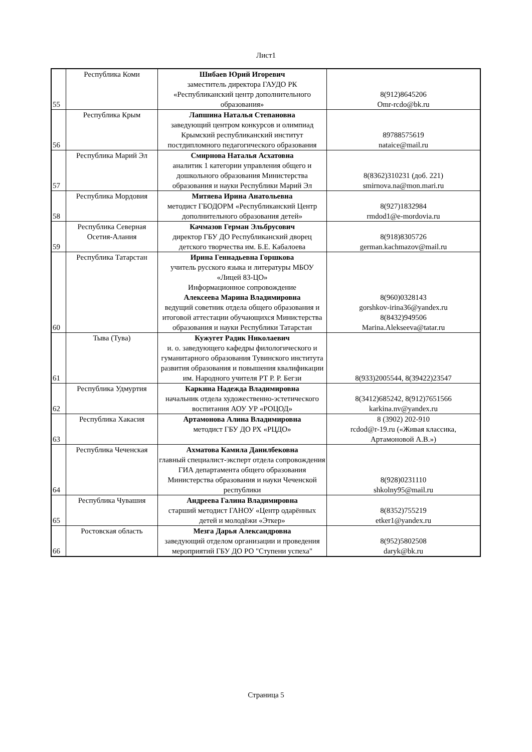Лист1
| 55 | Республика Коми | Шибаев Юрий Игоревич заместитель директора ГАУДО РК «Республиканский центр дополнительного образования» | 8(912)8645206 Omr-rcdo@bk.ru |
| 56 | Республика Крым | Лапшина Наталья Степановна заведующий центром конкурсов и олимпиад Крымский республиканский институт постдипломного педагогического образования | 89788575619 nataice@mail.ru |
| 57 | Республика Марий Эл | Смирнова Наталья Асхатовна аналитик 1 категории управления общего и дошкольного образования Министерства образования и науки Республики Марий Эл | 8(8362)310231 (доб. 221) smirnova.na@mon.mari.ru |
| 58 | Республика Мордовия | Митяева Ирина Анатольевна методист ГБОДОРМ «Республиканский Центр дополнительного образования детей» | 8(927)1832984 rmdod1@e-mordovia.ru |
| 59 | Республика Северная Осетия-Алания | Качмазов Герман Эльбрусович директор ГБУ ДО Республиканский дворец детского творчества им. Б.Е. Кабалоева | 8(918)8305726 german.kachmazov@mail.ru |
| 60 | Республика Татарстан | Ирина Геннадьевна Горшкова учитель русского языка и литературы МБОУ «Лицей 83-ЦО» Информационное сопровождение Алексеева Марина Владимировна ведущий советник отдела общего образования и итоговой аттестации обучающихся Министерства образования и науки Республики Татарстан | 8(960)0328143 gorshkov-irina36@yandex.ru 8(8432)949506 Marina.Alekseeva@tatar.ru |
| 61 | Тыва (Тува) | Кужугет Радик Николаевич и. о. заведующего кафедры филологического и гуманитарного образования Тувинского института развития образования и повышения квалификации им. Народного учителя РТ Р. Р. Бегзи | 8(933)2005544, 8(39422)23547 |
| 62 | Республика Удмуртия | Каркина Надежда Владимировна начальник отдела художественно-эстетического воспитания АОУ УР «РОЦОД» | 8(3412)685242, 8(912)7651566 karkina.nv@yandex.ru |
| 63 | Республика Хакасия | Артамонова Алина Владимировна методист ГБУ ДО РХ «РЦДО» | 8 (3902) 202-910 rcdod@r-19.ru («Живая классика, Артамоновой А.В.») |
| 64 | Республика Чеченская | Ахматова Камила Данилбековна главный специалист-эксперт отдела сопровождения ГИА департамента общего образования Министерства образования и науки Чеченской республики | 8(928)0231110 shkolny95@mail.ru |
| 65 | Республика Чувашия | Андреева Галина Владимировна старший методист ГАНОУ «Центр одарённых детей и молодёжи «Эткер» | 8(8352)755219 etker1@yandex.ru |
| 66 | Ростовская область | Мезга Дарья Александровна заведующий отделом организации и проведения мероприятий ГБУ ДО РО "Ступени успеха" | 8(952)5802508 daryk@bk.ru |
Страница 5